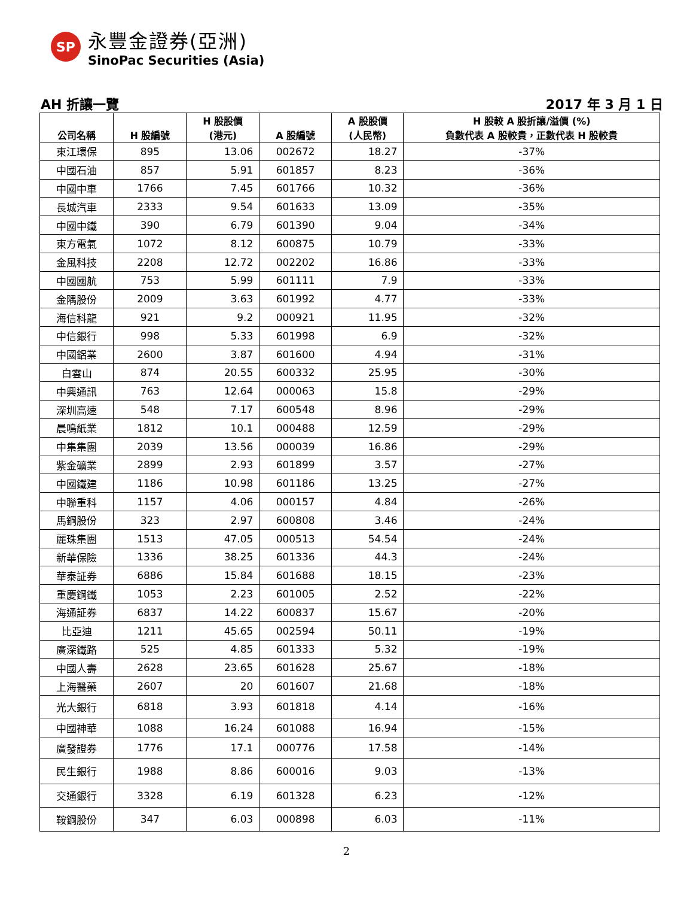SP
永豐金證券(亞洲)
SinoPac Securities (Asia)
AH 折讓一覽 2017 年 3 月 1 日
| 公司名稱 | H 股編號 | H 股股價 (港元) | A 股編號 | A 股股價 (人民幣) | H 股較 A 股折讓/溢價 (%) 負數代表 A 股較貴，正數代表 H 股較貴 |
| --- | --- | --- | --- | --- | --- |
| 東江環保 | 895 | 13.06 | 002672 | 18.27 | -37% |
| 中國石油 | 857 | 5.91 | 601857 | 8.23 | -36% |
| 中國中車 | 1766 | 7.45 | 601766 | 10.32 | -36% |
| 長城汽車 | 2333 | 9.54 | 601633 | 13.09 | -35% |
| 中國中鐵 | 390 | 6.79 | 601390 | 9.04 | -34% |
| 東方電氣 | 1072 | 8.12 | 600875 | 10.79 | -33% |
| 金風科技 | 2208 | 12.72 | 002202 | 16.86 | -33% |
| 中國國航 | 753 | 5.99 | 601111 | 7.9 | -33% |
| 金隅股份 | 2009 | 3.63 | 601992 | 4.77 | -33% |
| 海信科龍 | 921 | 9.2 | 000921 | 11.95 | -32% |
| 中信銀行 | 998 | 5.33 | 601998 | 6.9 | -32% |
| 中國鋁業 | 2600 | 3.87 | 601600 | 4.94 | -31% |
| 白雲山 | 874 | 20.55 | 600332 | 25.95 | -30% |
| 中興通訊 | 763 | 12.64 | 000063 | 15.8 | -29% |
| 深圳高速 | 548 | 7.17 | 600548 | 8.96 | -29% |
| 晨鳴紙業 | 1812 | 10.1 | 000488 | 12.59 | -29% |
| 中集集團 | 2039 | 13.56 | 000039 | 16.86 | -29% |
| 紫金礦業 | 2899 | 2.93 | 601899 | 3.57 | -27% |
| 中國鐵建 | 1186 | 10.98 | 601186 | 13.25 | -27% |
| 中聯重科 | 1157 | 4.06 | 000157 | 4.84 | -26% |
| 馬鋼股份 | 323 | 2.97 | 600808 | 3.46 | -24% |
| 麗珠集團 | 1513 | 47.05 | 000513 | 54.54 | -24% |
| 新華保險 | 1336 | 38.25 | 601336 | 44.3 | -24% |
| 華泰証券 | 6886 | 15.84 | 601688 | 18.15 | -23% |
| 重慶鋼鐵 | 1053 | 2.23 | 601005 | 2.52 | -22% |
| 海通証券 | 6837 | 14.22 | 600837 | 15.67 | -20% |
| 比亞迪 | 1211 | 45.65 | 002594 | 50.11 | -19% |
| 廣深鐵路 | 525 | 4.85 | 601333 | 5.32 | -19% |
| 中國人壽 | 2628 | 23.65 | 601628 | 25.67 | -18% |
| 上海醫藥 | 2607 | 20 | 601607 | 21.68 | -18% |
| 光大銀行 | 6818 | 3.93 | 601818 | 4.14 | -16% |
| 中國神華 | 1088 | 16.24 | 601088 | 16.94 | -15% |
| 廣發證券 | 1776 | 17.1 | 000776 | 17.58 | -14% |
| 民生銀行 | 1988 | 8.86 | 600016 | 9.03 | -13% |
| 交通銀行 | 3328 | 6.19 | 601328 | 6.23 | -12% |
| 鞍鋼股份 | 347 | 6.03 | 000898 | 6.03 | -11% |
2